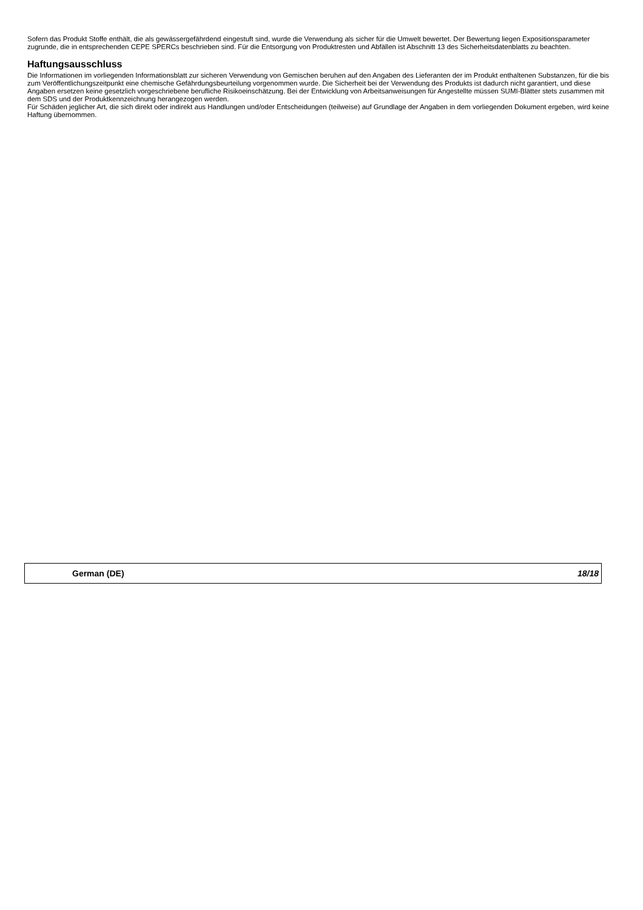Sofern das Produkt Stoffe enthält, die als gewässergefährdend eingestuft sind, wurde die Verwendung als sicher für die Umwelt bewertet. Der Bewertung liegen Expositionsparameter zugrunde, die in entsprechenden CEPE SPERCs beschrieben sind. Für die Entsorgung von Produktresten und Abfällen ist Abschnitt 13 des Sicherheitsdatenblatts zu beachten.
Haftungsausschluss
Die Informationen im vorliegenden Informationsblatt zur sicheren Verwendung von Gemischen beruhen auf den Angaben des Lieferanten der im Produkt enthaltenen Substanzen, für die bis zum Veröffentlichungszeitpunkt eine chemische Gefährdungsbeurteilung vorgenommen wurde. Die Sicherheit bei der Verwendung des Produkts ist dadurch nicht garantiert, und diese Angaben ersetzen keine gesetzlich vorgeschriebene berufliche Risikoeinschätzung. Bei der Entwicklung von Arbeitsanweisungen für Angestellte müssen SUMI-Blätter stets zusammen mit dem SDS und der Produktkennzeichnung herangezogen werden.
Für Schäden jeglicher Art, die sich direkt oder indirekt aus Handlungen und/oder Entscheidungen (teilweise) auf Grundlage der Angaben in dem vorliegenden Dokument ergeben, wird keine Haftung übernommen.
German (DE) 18/18